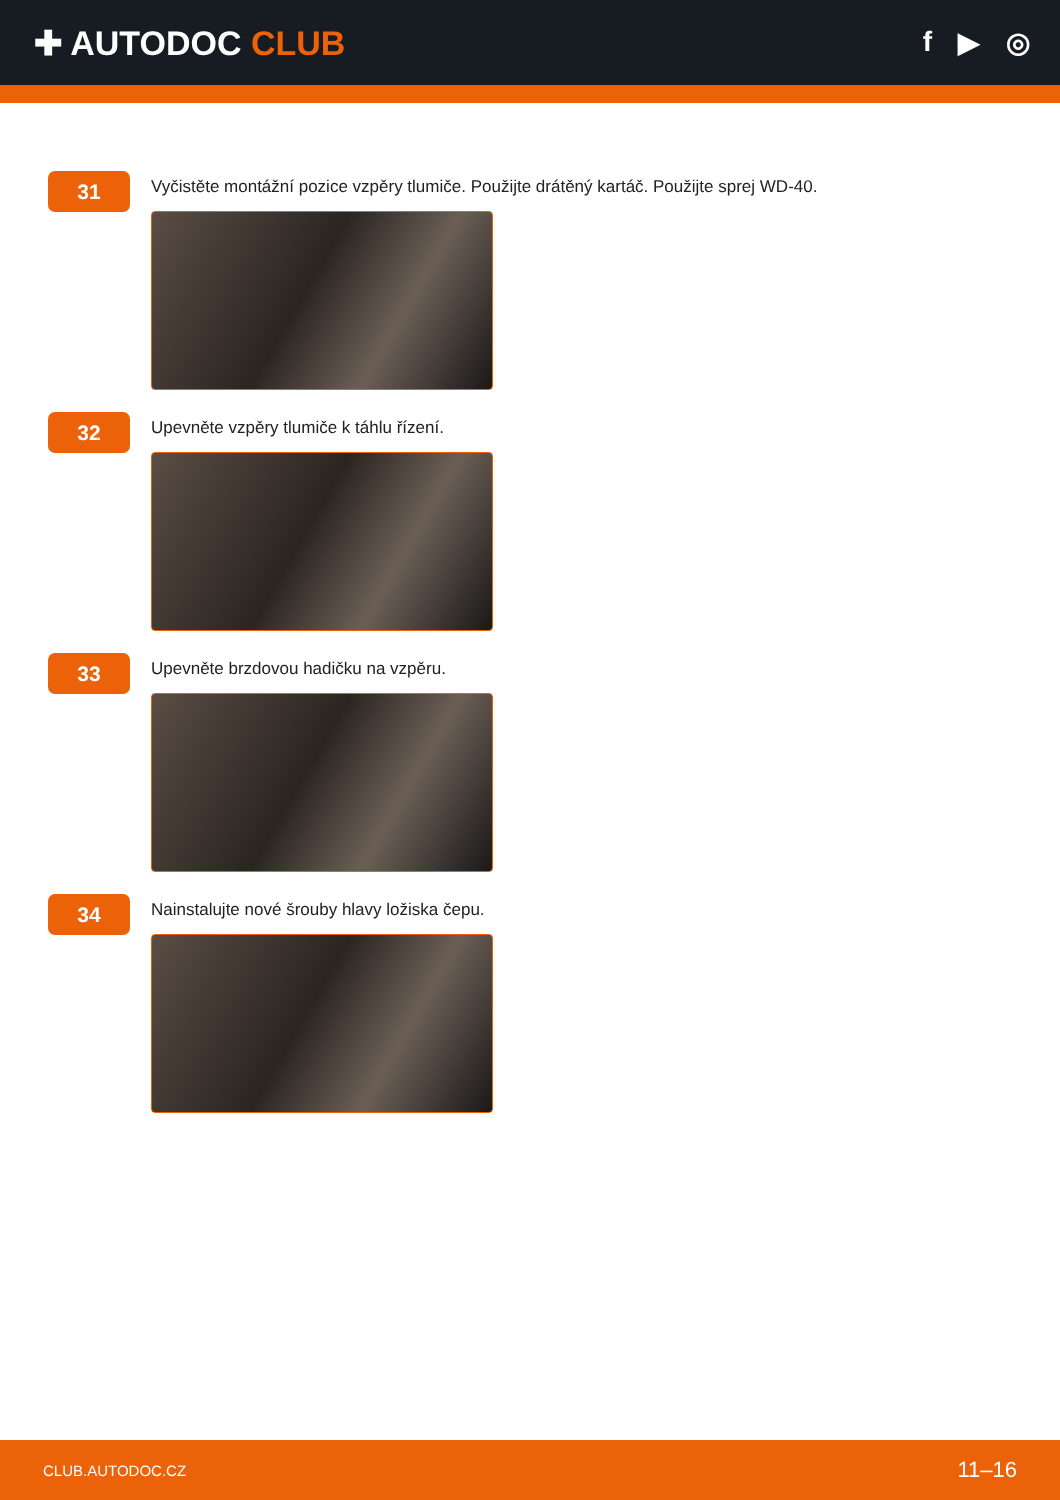✚ AUTODOC CLUB
f ▶ ◎
31
Vyčistěte montážní pozice vzpěry tlumiče. Použijte drátěný kartáč. Použijte sprej WD-40.
32
Upevněte vzpěry tlumiče k táhlu řízení.
33
Upevněte brzdovou hadičku na vzpěru.
34
Nainstalujte nové šrouby hlavy ložiska čepu.
CLUB.AUTODOC.CZ 11–16